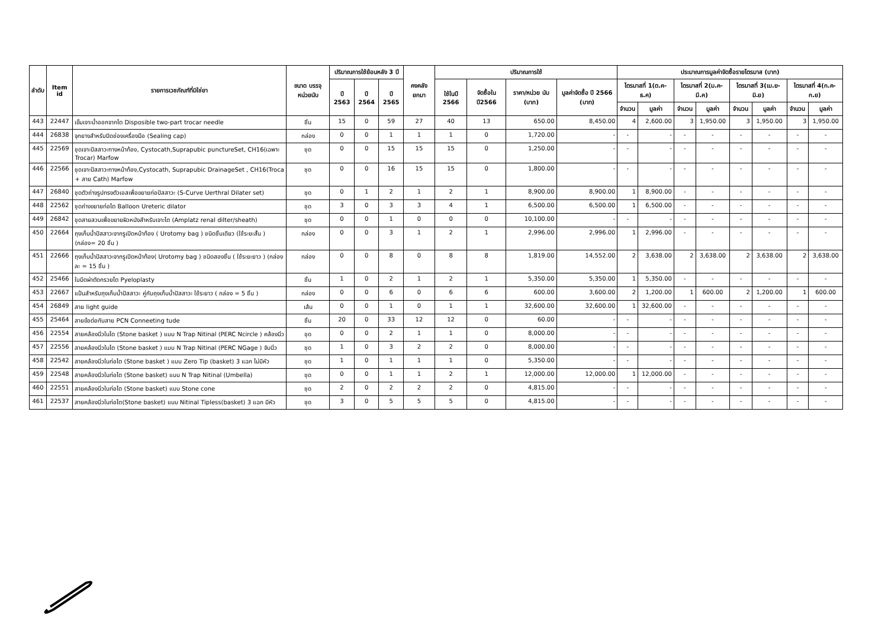| ลำดับ | Item id | รายการเวชภัณฑ์ที่มิใช่ยา | ขนาด บรรจุ หน่วยนับ | ปริมาณการใช้ย้อนหลัง 3 ปี | | | คงคลัง ยกมา | ปริมาณการใช้ | | | | ประมาณการมูลค่าจัดซื้อรายไตรมาส (บาท) | | | | | | | |
| --- | --- | --- | --- | --- | --- | --- | --- | --- | --- | --- | --- | --- | --- | --- | --- | --- | --- | --- | --- |
| | | | | ปี 2563 | ปี 2564 | ปี 2565 | | ใช้ในปี 2566 | จัดซื้อใน ปี2566 | ราคา/หน่วย นับ (บาท) | มูลค่าจัดซื้อ ปี 2566 (บาท) | ไตรมาสที่ 1(ต.ค-ธ.ค) | | ไตรมาสที่ 2(ม.ค-มี.ค) | | ไตรมาสที่ 3(เม.ย-มิ.ย) | | ไตรมาสที่ 4(ก.ค-ก.ย) | |
| | | | | | | | | | | | | จำนวน | มูลค่า | จำนวน | มูลค่า | จำนวน | มูลค่า | จำนวน | มูลค่า |
| 443 | 22447 | เข็มเจาะน้ำออกจากไต Disposible two-part trocar needle | ชิ้น | 15 | 0 | 59 | 27 | 40 | 13 | 650.00 | 8,450.00 | 4 | 2,600.00 | 3 | 1,950.00 | 3 | 1,950.00 | 3 | 1,950.00 |
| 444 | 26838 | จุกยางสำหรับปิดช่องเครื่องมือ (Sealing cap) | กล่อง | 0 | 0 | 1 | 1 | 1 | 0 | 1,720.00 | - | - | - | - | - | - | - | - | - |
| 445 | 22569 | ชุดเจาะปัสสาวะทางหน้าท้อง, Cystocath,Suprapubic punctureSet, CH16(เฉพาะ Trocar) Marfow | ชุด | 0 | 0 | 15 | 15 | 15 | 0 | 1,250.00 | - | - | - | - | - | - | - | - | - |
| 446 | 22566 | ชุดเจาะปัสสาวะทางหน้าท้อง,Cystocath, Suprapubic DrainageSet , CH16(Troca + สาย Cath) Marfow | ชุด | 0 | 0 | 16 | 15 | 15 | 0 | 1,800.00 | - | - | - | - | - | - | - | - | - |
| 447 | 26840 | ชุดตัวถ่างรูปทรงตัวเอสเพื่อขยายท่อปัสสาวะ (S-Curve Uerthral Dilater set) | ชุด | 0 | 1 | 2 | 1 | 2 | 1 | 8,900.00 | 8,900.00 | 1 | 8,900.00 | - | - | - | - | - | - |
| 448 | 22562 | ชุดถ่างขยายท่อไต Balloon Ureteric dilator | ชุด | 3 | 0 | 3 | 3 | 4 | 1 | 6,500.00 | 6,500.00 | 1 | 6,500.00 | - | - | - | - | - | - |
| 449 | 26842 | ชุดสายสวนเพื่อขยายผิวหนังสำหรับเจาะไต (Amplatz renal dilter/sheath) | ชุด | 0 | 0 | 1 | 0 | 0 | 0 | 10,100.00 | - | - | - | - | - | - | - | - | - |
| 450 | 22664 | ถุงเก็บน้ำปัสสาวะจากรูเปิดหน้าท้อง ( Urotomy bag ) ชนิดชิ้นเดียว (ใช้ระยะสั้น ) (กล่อง= 20 ชิ้น ) | กล่อง | 0 | 0 | 3 | 1 | 2 | 1 | 2,996.00 | 2,996.00 | 1 | 2,996.00 | - | - | - | - | - | - |
| 451 | 22666 | ถุงเก็บน้ำปัสสาวะจากรูเปิดหน้าท้อง( Urotomy bag ) ชนิดสองชิ้น ( ใช้ระยะยาว ) (กล่องละ = 15 ชิ้น ) | กล่อง | 0 | 0 | 8 | 0 | 8 | 8 | 1,819.00 | 14,552.00 | 2 | 3,638.00 | 2 | 3,638.00 | 2 | 3,638.00 | 2 | 3,638.00 |
| 452 | 25466 | ใบมีดผ่าตัดกรวยไต Pyeloplasty | ชิ้น | 1 | 0 | 2 | 1 | 2 | 1 | 5,350.00 | 5,350.00 | 1 | 5,350.00 | - | - | - | - | - | - |
| 453 | 22667 | แป้นสำหรับถุงเก็บน้ำปัสสาวะ คู่กับถุงเก็บน้ำปัสสาวะ ใช้ระยาว ( กล่อง = 5 ชิ้น ) | กล่อง | 0 | 0 | 6 | 0 | 6 | 6 | 600.00 | 3,600.00 | 2 | 1,200.00 | 1 | 600.00 | 2 | 1,200.00 | 1 | 600.00 |
| 454 | 26849 | สาย light guide | เส้น | 0 | 0 | 1 | 0 | 1 | 1 | 32,600.00 | 32,600.00 | 1 | 32,600.00 | - | - | - | - | - | - |
| 455 | 25464 | สายข้อต่อกับสาย PCN Conneeting tude | ชิ้น | 20 | 0 | 33 | 12 | 12 | 0 | 60.00 | - | - | - | - | - | - | - | - | - |
| 456 | 22554 | สายคล้องนิ่วในไต (Stone basket ) แบบ N Trap Nitinal (PERC Ncircle ) คล้องนิ่ว | ชุด | 0 | 0 | 2 | 1 | 1 | 0 | 8,000.00 | - | - | - | - | - | - | - | - | - |
| 457 | 22556 | สายคล้องนิ่วในไต (Stone basket ) แบบ N Trap Nitinal (PERC NGage ) จับนิ่ว | ชุด | 1 | 0 | 3 | 2 | 2 | 0 | 8,000.00 | - | - | - | - | - | - | - | - | - |
| 458 | 22542 | สายคล้องนิ่วในท่อไต (Stone basket ) แบบ Zero Tip (basket) 3 แฉก ไม่มีหัว | ชุด | 1 | 0 | 1 | 1 | 1 | 0 | 5,350.00 | - | - | - | - | - | - | - | - | - |
| 459 | 22548 | สายคล้องนิ่วในท่อไต (Stone basket) แบบ N Trap Nitinal (Umbella) | ชุด | 0 | 0 | 1 | 1 | 2 | 1 | 12,000.00 | 12,000.00 | 1 | 12,000.00 | - | - | - | - | - | - |
| 460 | 22551 | สายคล้องนิ่วในท่อไต (Stone basket) แบบ Stone cone | ชุด | 2 | 0 | 2 | 2 | 2 | 0 | 4,815.00 | - | - | - | - | - | - | - | - | - |
| 461 | 22537 | สายคล้องนิ่วในท่อไต(Stone basket) แบบ Nitinal Tipless(basket) 3 แฉก มีหัว | ชุด | 3 | 0 | 5 | 5 | 5 | 0 | 4,815.00 | - | - | - | - | - | - | - | - | - |